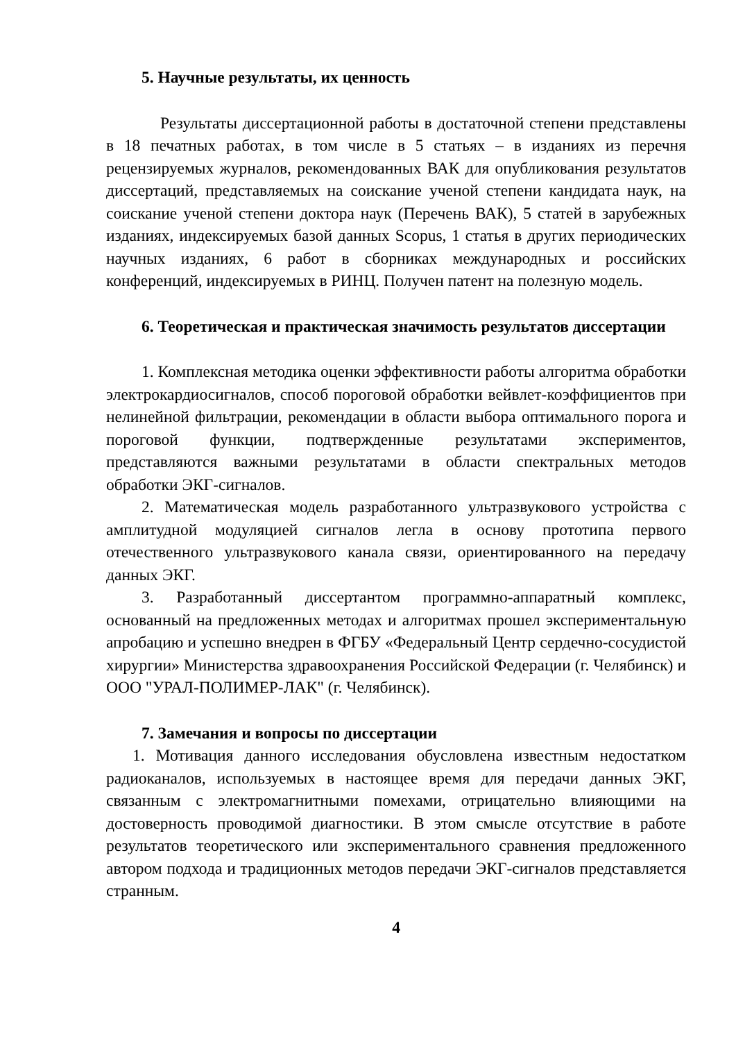5. Научные результаты, их ценность
Результаты диссертационной работы в достаточной степени представлены в 18 печатных работах, в том числе в 5 статьях – в изданиях из перечня рецензируемых журналов, рекомендованных ВАК для опубликования результатов диссертаций, представляемых на соискание ученой степени кандидата наук, на соискание ученой степени доктора наук (Перечень ВАК), 5 статей в зарубежных изданиях, индексируемых базой данных Scopus, 1 статья в других периодических научных изданиях, 6 работ в сборниках международных и российских конференций, индексируемых в РИНЦ. Получен патент на полезную модель.
6. Теоретическая и практическая значимость результатов диссертации
1. Комплексная методика оценки эффективности работы алгоритма обработки электрокардиосигналов, способ пороговой обработки вейвлет-коэффициентов при нелинейной фильтрации, рекомендации в области выбора оптимального порога и пороговой функции, подтвержденные результатами экспериментов, представляются важными результатами в области спектральных методов обработки ЭКГ-сигналов.
2. Математическая модель разработанного ультразвукового устройства с амплитудной модуляцией сигналов легла в основу прототипа первого отечественного ультразвукового канала связи, ориентированного на передачу данных ЭКГ.
3. Разработанный диссертантом программно-аппаратный комплекс, основанный на предложенных методах и алгоритмах прошел экспериментальную апробацию и успешно внедрен в ФГБУ «Федеральный Центр сердечно-сосудистой хирургии» Министерства здравоохранения Российской Федерации (г. Челябинск) и ООО "УРАЛ-ПОЛИМЕР-ЛАК" (г. Челябинск).
7. Замечания и вопросы по диссертации
1. Мотивация данного исследования обусловлена известным недостатком радиоканалов, используемых в настоящее время для передачи данных ЭКГ, связанным с электромагнитными помехами, отрицательно влияющими на достоверность проводимой диагностики. В этом смысле отсутствие в работе результатов теоретического или экспериментального сравнения предложенного автором подхода и традиционных методов передачи ЭКГ-сигналов представляется странным.
4